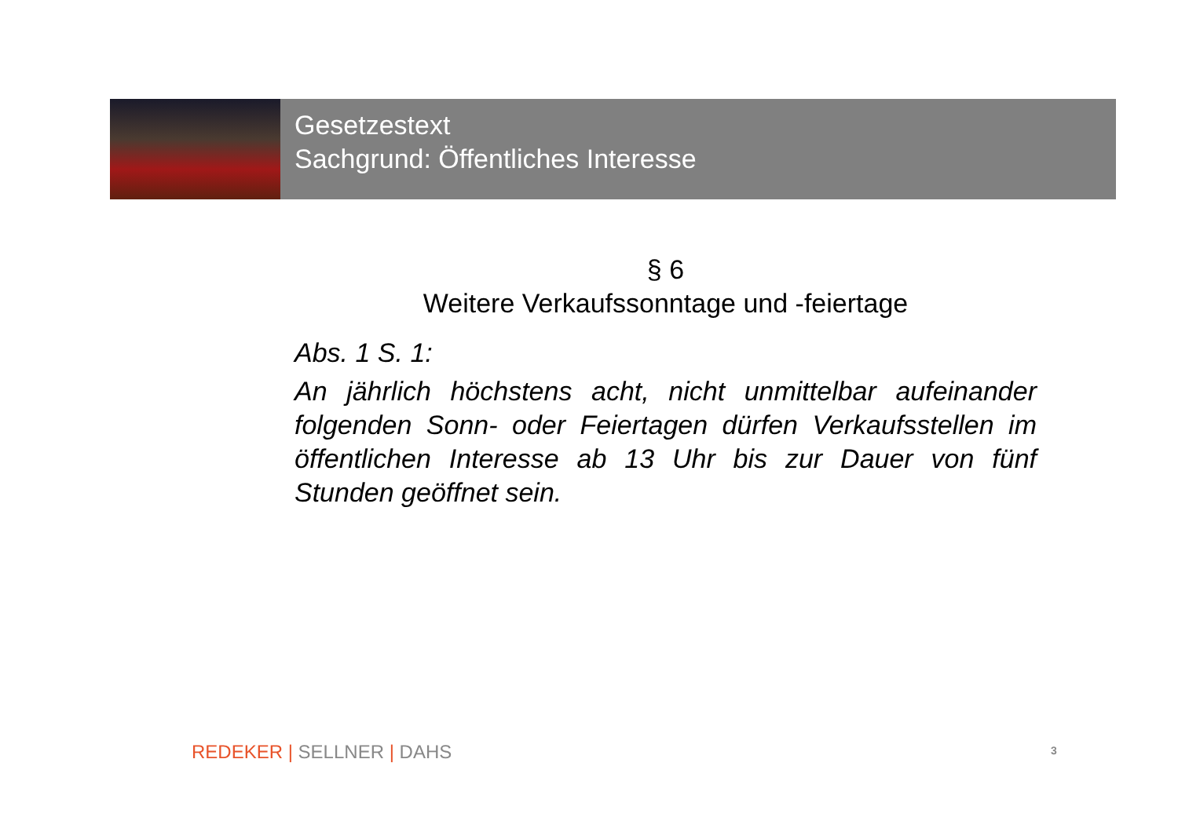Gesetzestext
Sachgrund: Öffentliches Interesse
§ 6
Weitere Verkaufssonntage und -feiertage
Abs. 1 S. 1:
An jährlich höchstens acht, nicht unmittelbar aufeinander folgenden Sonn- oder Feiertagen dürfen Verkaufsstellen im öffentlichen Interesse ab 13 Uhr bis zur Dauer von fünf Stunden geöffnet sein.
REDEKER | SELLNER | DAHS 3